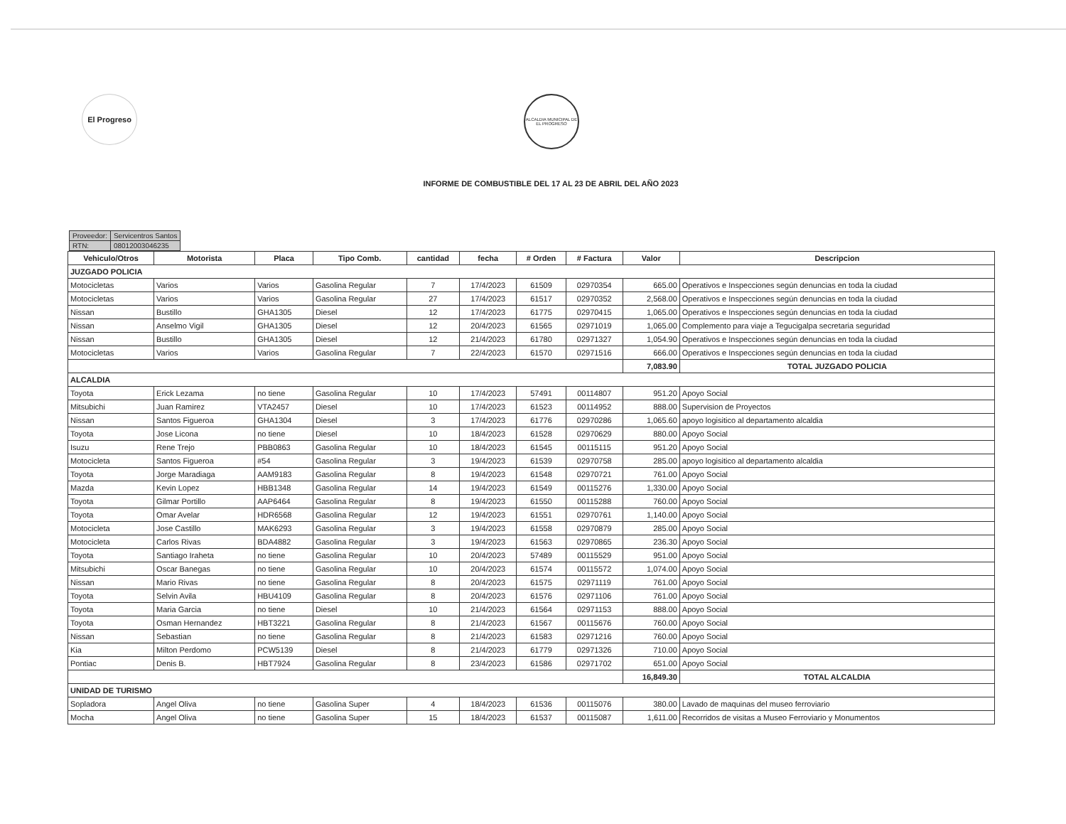El Progreso
ALCALDIA MUNICIPAL DE EL PROGRESO
INFORME DE COMBUSTIBLE DEL 17 AL 23 DE ABRIL DEL AÑO 2023
| Proveedor: | Servicentros Santos |
| RTN: | 08012003046235 |
| Vehiculo/Otros | Motorista | Placa | Tipo Comb. | cantidad | fecha | # Orden | # Factura | Valor | Descripcion |
| --- | --- | --- | --- | --- | --- | --- | --- | --- | --- |
| JUZGADO POLICIA | | | | | | | | | |
| Motocicletas | Varios | Varios | Gasolina Regular | 7 | 17/4/2023 | 61509 | 02970354 | 665.00 | Operativos e Inspecciones según denuncias en toda la ciudad |
| Motocicletas | Varios | Varios | Gasolina Regular | 27 | 17/4/2023 | 61517 | 02970352 | 2,568.00 | Operativos e Inspecciones según denuncias en toda la ciudad |
| Nissan | Bustillo | GHA1305 | Diesel | 12 | 17/4/2023 | 61775 | 02970415 | 1,065.00 | Operativos e Inspecciones según denuncias en toda la ciudad |
| Nissan | Anselmo Vigil | GHA1305 | Diesel | 12 | 20/4/2023 | 61565 | 02971019 | 1,065.00 | Complemento para viaje a Tegucigalpa secretaria seguridad |
| Nissan | Bustillo | GHA1305 | Diesel | 12 | 21/4/2023 | 61780 | 02971327 | 1,054.90 | Operativos e Inspecciones según denuncias en toda la ciudad |
| Motocicletas | Varios | Varios | Gasolina Regular | 7 | 22/4/2023 | 61570 | 02971516 | 666.00 | Operativos e Inspecciones según denuncias en toda la ciudad |
| | | | | | | | | 7,083.90 | TOTAL JUZGADO POLICIA |
| ALCALDIA | | | | | | | | | |
| Toyota | Erick Lezama | no tiene | Gasolina Regular | 10 | 17/4/2023 | 57491 | 00114807 | 951.20 | Apoyo Social |
| Mitsubichi | Juan Ramirez | VTA2457 | Diesel | 10 | 17/4/2023 | 61523 | 00114952 | 888.00 | Supervision de Proyectos |
| Nissan | Santos Figueroa | GHA1304 | Diesel | 3 | 17/4/2023 | 61776 | 02970286 | 1,065.60 | apoyo logisitico al departamento alcaldia |
| Toyota | Jose Licona | no tiene | Diesel | 10 | 18/4/2023 | 61528 | 02970629 | 880.00 | Apoyo Social |
| Isuzu | Rene Trejo | PBB0863 | Gasolina Regular | 10 | 18/4/2023 | 61545 | 00115115 | 951.20 | Apoyo Social |
| Motocicleta | Santos Figueroa | #54 | Gasolina Regular | 3 | 19/4/2023 | 61539 | 02970758 | 285.00 | apoyo logisitico al departamento alcaldia |
| Toyota | Jorge Maradiaga | AAM9183 | Gasolina Regular | 8 | 19/4/2023 | 61548 | 02970721 | 761.00 | Apoyo Social |
| Mazda | Kevin Lopez | HBB1348 | Gasolina Regular | 14 | 19/4/2023 | 61549 | 00115276 | 1,330.00 | Apoyo Social |
| Toyota | Gilmar Portillo | AAP6464 | Gasolina Regular | 8 | 19/4/2023 | 61550 | 00115288 | 760.00 | Apoyo Social |
| Toyota | Omar Avelar | HDR6568 | Gasolina Regular | 12 | 19/4/2023 | 61551 | 02970761 | 1,140.00 | Apoyo Social |
| Motocicleta | Jose Castillo | MAK6293 | Gasolina Regular | 3 | 19/4/2023 | 61558 | 02970879 | 285.00 | Apoyo Social |
| Motocicleta | Carlos Rivas | BDA4882 | Gasolina Regular | 3 | 19/4/2023 | 61563 | 02970865 | 236.30 | Apoyo Social |
| Toyota | Santiago Iraheta | no tiene | Gasolina Regular | 10 | 20/4/2023 | 57489 | 00115529 | 951.00 | Apoyo Social |
| Mitsubichi | Oscar Banegas | no tiene | Gasolina Regular | 10 | 20/4/2023 | 61574 | 00115572 | 1,074.00 | Apoyo Social |
| Nissan | Mario Rivas | no tiene | Gasolina Regular | 8 | 20/4/2023 | 61575 | 02971119 | 761.00 | Apoyo Social |
| Toyota | Selvin Avila | HBU4109 | Gasolina Regular | 8 | 20/4/2023 | 61576 | 02971106 | 761.00 | Apoyo Social |
| Toyota | Maria Garcia | no tiene | Diesel | 10 | 21/4/2023 | 61564 | 02971153 | 888.00 | Apoyo Social |
| Toyota | Osman Hernandez | HBT3221 | Gasolina Regular | 8 | 21/4/2023 | 61567 | 00115676 | 760.00 | Apoyo Social |
| Nissan | Sebastian | no tiene | Gasolina Regular | 8 | 21/4/2023 | 61583 | 02971216 | 760.00 | Apoyo Social |
| Kia | Milton Perdomo | PCW5139 | Diesel | 8 | 21/4/2023 | 61779 | 02971326 | 710.00 | Apoyo Social |
| Pontiac | Denis B. | HBT7924 | Gasolina Regular | 8 | 23/4/2023 | 61586 | 02971702 | 651.00 | Apoyo Social |
| | | | | | | | | 16,849.30 | TOTAL ALCALDIA |
| UNIDAD DE TURISMO | | | | | | | | | |
| Sopladora | Angel Oliva | no tiene | Gasolina Super | 4 | 18/4/2023 | 61536 | 00115076 | 380.00 | Lavado de maquinas del museo ferroviario |
| Mocha | Angel Oliva | no tiene | Gasolina Super | 15 | 18/4/2023 | 61537 | 00115087 | 1,611.00 | Recorridos de visitas a Museo Ferroviario y Monumentos |